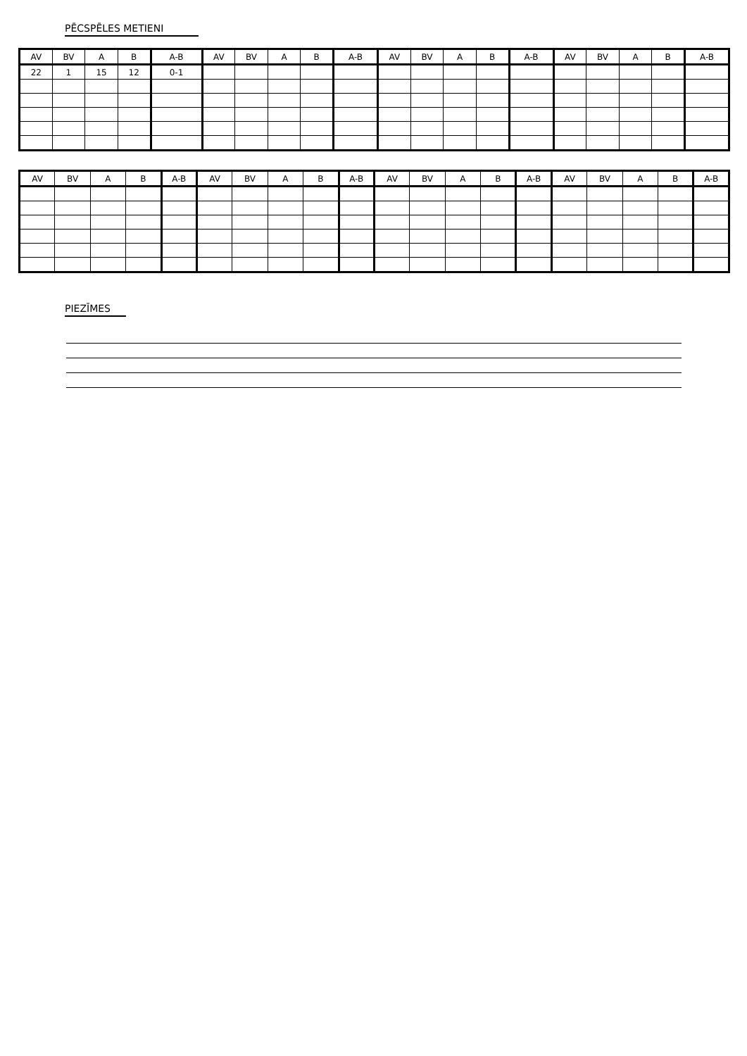PĒCSPĒLES METIENI
| AV | BV | A | B | A-B | AV | BV | A | B | A-B | AV | BV | A | B | A-B | AV | BV | A | B | A-B |
| --- | --- | --- | --- | --- | --- | --- | --- | --- | --- | --- | --- | --- | --- | --- | --- | --- | --- | --- | --- |
| 22 | 1 | 15 | 12 | 0-1 | | | | | | | | | | | | | | | |
| AV | BV | A | B | A-B | AV | BV | A | B | A-B | AV | BV | A | B | A-B | AV | BV | A | B | A-B |
| --- | --- | --- | --- | --- | --- | --- | --- | --- | --- | --- | --- | --- | --- | --- | --- | --- | --- | --- | --- |
PIEZĪMES